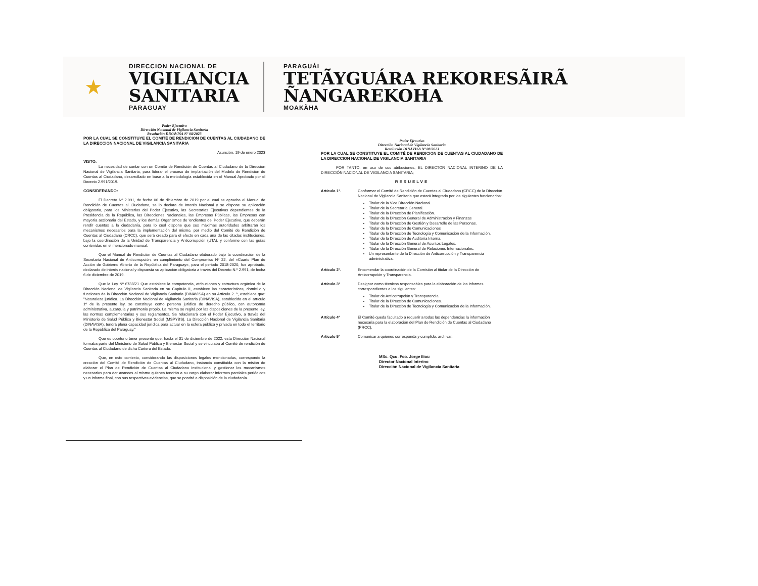★
DIRECCION NACIONAL DE
VIGILANCIA
SANITARIA
PARAGUAY
PARAGUÁI
TETÃYGUÁRA REKORESÃIRÃ
ÑANGAREKOHA
MOAKÃHA
Poder Ejecutivo
Dirección Nacional de Vigilancia Sanitaria
Resolución DINAVISA Nº 08/2023
POR LA CUAL SE CONSTITUYE EL COMITÉ DE RENDICION DE CUENTAS AL CIUDADANO DE LA DIRECCION NACIONAL DE VIGILANCIA SANITARIA
Asunción, 19 de enero 2023
VISTO:
La necesidad de contar con un Comité de Rendición de Cuentas al Ciudadano de la Dirección Nacional de Vigilancia Sanitaria, para liderar el proceso de implantación del Modelo de Rendición de Cuentas al Ciudadano, desarrollado en base a la metodología establecida en el Manual Aprobado por el Decreto 2.991/2019.
CONSIDERANDO:
El Decreto Nº 2.991, de fecha 06 de diciembre de 2019 por el cual se aprueba el Manual de Rendición de Cuentas al Ciudadano, se lo declara de Interés Nacional y se dispone su aplicación obligatoria, para los Ministerios del Poder Ejecutivo, las Secretarías Ejecutivas dependientes de la Presidencia de la República, las Direcciones Nacionales, las Empresas Públicas, las Empresas con mayoría accionaria del Estado, y los demás Organismos de 'endientes del Poder Ejecutivo, que deberán rendir cuentas a la ciudadanía, para lo cual dispone que sus máximas autoridades arbitrarán los mecanismos necesarios para la implementación del mismo, por medio del Comité de Rendición de Cuentas al Ciudadano (CRCC), que será creado para el efecto en cada una de las citadas instituciones, bajo la coordinación de la Unidad de Transparencia y Anticorrupción (UTA), y conforme con las guías contenidas en el mencionado manual.
Que el Manual de Rendición de Cuentas al Ciudadano elaborado bajo la coordinación de la Secretaría Nacional de Anticorrupción, en cumplimiento del Compromiso Nº 22, del «Cuarto Plan de Acción de Gobierno Abierto de la República del Paraguay», para el periodo 2018-2020, fue aprobado, declarado de interés nacional y dispuesta su aplicación obligatoria a través del Decreto N.º 2.991, de fecha 6 de diciembre de 2019.
Que la Ley Nº 6788/21 Que establece la competencia, atribuciones y estructura orgánica de la Dirección Nacional de Vigilancia Sanitaria en su Capítulo II, establece las características, domicilio y funciones de la Dirección Nacional de Vigilancia Sanitaria (DINAVISA) en su Artículo 2. º, establece que: "Naturaleza jurídica. La Dirección Nacional de Vigilancia Sanitaria (DINAVISA), establecida en el artículo 1º de la presente ley, se constituye como persona jurídica de derecho público, con autonomía administrativa, autarquía y patrimonio propio. La misma se regirá por las disposiciones de la presente ley, las normas complementarias y sus reglamentos. Se relacionará con el Poder Ejecutivo, a través del Ministerio de Salud Pública y Bienestar Social (MSPYBS). La Dirección Nacional de Vigilancia Sanitaria (DINAVISA), tendrá plena capacidad jurídica para actuar en la esfera pública y privada en todo el territorio de la República del Paraguay."
Que es oportuno tener presente que, hasta el 31 de diciembre de 2022, esta Dirección Nacional formaba parte del Ministerio de Salud Pública y Bienestar Social y se vinculaba al Comité de rendición de Cuentas al Ciudadano de dicha Cartera del Estado.
Que, en este contexto, considerando las disposiciones legales mencionadas, corresponde la creación del Comité de Rendición de Cuentas al Ciudadano, instancia constituida con la misión de elaborar el Plan de Rendición de Cuentas al Ciudadano institucional y gestionar los mecanismos necesarios para dar avances al mismo quienes tendrán a su cargo elaborar informes parciales periódicos y un informe final, con sus respectivas evidencias, que se pondrá a disposición de la ciudadanía.
Poder Ejecutivo
Dirección Nacional de Vigilancia Sanitaria
Resolución DINAVISA Nº 08/2023
POR LA CUAL SE CONSTITUYE EL COMITÉ DE RENDICION DE CUENTAS AL CIUDADANO DE LA DIRECCION NACIONAL DE VIGILANCIA SANITARIA
POR TANTO, en uso de sus atribuciones, EL DIRECTOR NACIONAL INTERINO DE LA DIRECCIÓN NACIONAL DE VIGILANCIA SANITARIA;
RESUELVE
Artículo 1°. Conformar el Comité de Rendición de Cuentas al Ciudadano (CRCC) de la Dirección Nacional de Vigilancia Sanitaria que estará integrado por los siguientes funcionarios:
Titular de la Vice Dirección Nacional.
Titular de la Secretaría General.
Titular de la Dirección de Planificación.
Titular de la Dirección General de Administración y Finanzas
Titular de la Dirección de Gestión y Desarrollo de las Personas.
Titular de la Dirección de Comunicaciones
Titular de la Dirección de Tecnología y Comunicación de la Información.
Titular de la Dirección de Auditoria Interna.
Titular de la Dirección General de Asuntos Legales.
Titular de la Dirección General de Relaciones Internacionales.
Un representante de la Dirección de Anticorrupción y Transparencia administrativa.
Artículo 2°. Encomendar la coordinación de la Comisión al titular de la Dirección de Anticorrupción y Transparencia.
Artículo 3° Designar como técnicos responsables para la elaboración de los informes correspondientes a los siguientes:
Titular de Anticorrupción y Transparencia.
Titular de la Dirección de Comunicaciones.
Titular de la Dirección de Tecnología y Comunicación de la Información.
Artículo 4° El Comité queda facultado a requerir a todas las dependencias la información necesaria para la elaboración del Plan de Rendición de Cuentas al Ciudadano (PRCC).
Artículo 5° Comunicar a quienes corresponda y cumplido, archivar.
MSc. Qco. Fco. Jorge Iliou
Director Nacional Interino
Dirección Nacional de Vigilancia Sanitaria